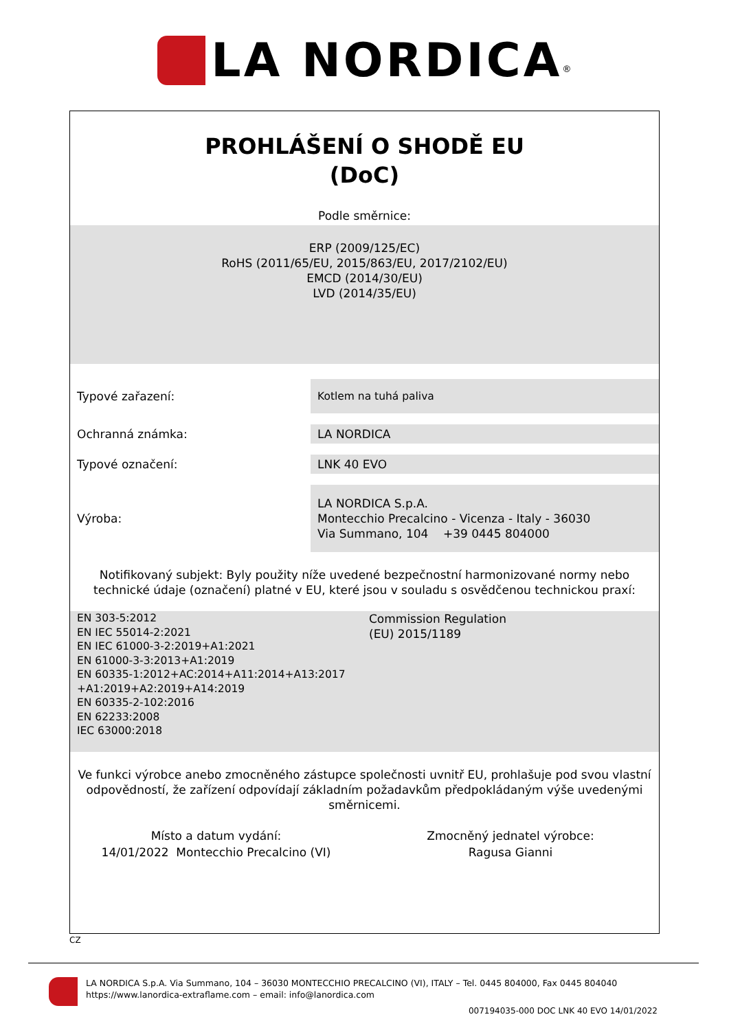LA NORDICA<sup>®</sup>
PROHLÁŠENÍ O SHODĚ EU
(DoC)
Podle směrnice:
ERP (2009/125/EC)
RoHS (2011/65/EU, 2015/863/EU, 2017/2102/EU)
EMCD (2014/30/EU)
LVD (2014/35/EU)
Typové zařazení:
Kotlem na tuhá paliva
Ochranná známka:
LA NORDICA
Typové označení:
LNK 40 EVO
Výroba:
LA NORDICA S.p.A.
Montecchio Precalcino - Vicenza - Italy - 36030
Via Summano, 104 +39 0445 804000
Notifikovaný subjekt: Byly použity níže uvedené bezpečnostní harmonizované normy nebo technické údaje (označení) platné v EU, které jsou v souladu s osvědčenou technickou praxí:
EN 303-5:2012
EN IEC 55014-2:2021
EN IEC 61000-3-2:2019+A1:2021
EN 61000-3-3:2013+A1:2019
EN 60335-1:2012+AC:2014+A11:2014+A13:2017
+A1:2019+A2:2019+A14:2019
EN 60335-2-102:2016
EN 62233:2008
IEC 63000:2018
Commission Regulation
(EU) 2015/1189
Ve funkci výrobce anebo zmocněného zástupce společnosti uvnitř EU, prohlašuje pod svou vlastní odpovědností, že zařízení odpovídají základním požadavkům předpokládaným výše uvedenými směrnicemi.
Místo a datum vydání:
14/01/2022 Montecchio Precalcino (VI)
Zmocněný jednatel výrobce:
Ragusa Gianni
CZ
LA NORDICA S.p.A. Via Summano, 104 – 36030 MONTECCHIO PRECALCINO (VI), ITALY – Tel. 0445 804000, Fax 0445 804040
https://www.lanordica-extraflame.com – email: info@lanordica.com
007194035-000 DOC LNK 40 EVO 14/01/2022